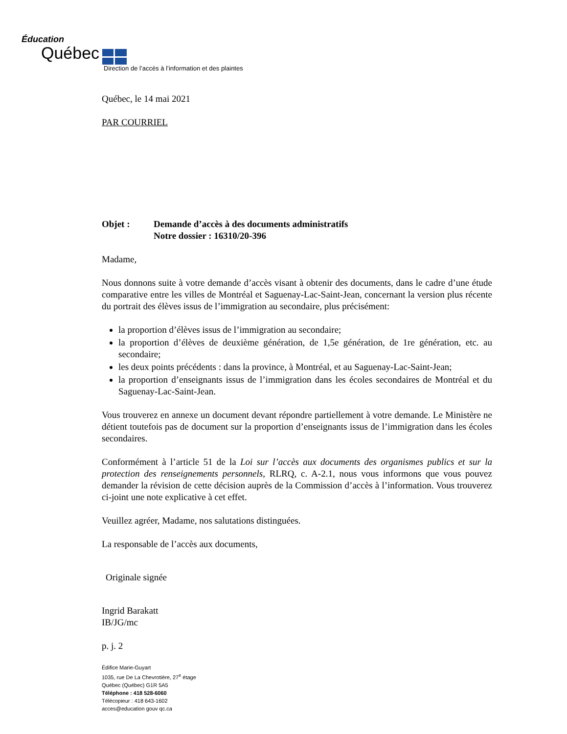Éducation
Québec
Direction de l’accès à l’information et des plaintes
Québec, le 14 mai 2021
PAR COURRIEL
Objet : Demande d’accès à des documents administratifs
Notre dossier : 16310/20-396
Madame,
Nous donnons suite à votre demande d’accès visant à obtenir des documents, dans le cadre d’une étude comparative entre les villes de Montréal et Saguenay-Lac-Saint-Jean, concernant la version plus récente du portrait des élèves issus de l’immigration au secondaire, plus précisément:
la proportion d’élèves issus de l’immigration au secondaire;
la proportion d’élèves de deuxième génération, de 1,5e génération, de 1re génération, etc. au secondaire;
les deux points précédents : dans la province, à Montréal, et au Saguenay-Lac-Saint-Jean;
la proportion d’enseignants issus de l’immigration dans les écoles secondaires de Montréal et du Saguenay-Lac-Saint-Jean.
Vous trouverez en annexe un document devant répondre partiellement à votre demande. Le Ministère ne détient toutefois pas de document sur la proportion d’enseignants issus de l’immigration dans les écoles secondaires.
Conformément à l’article 51 de la Loi sur l’accès aux documents des organismes publics et sur la protection des renseignements personnels, RLRQ, c. A-2.1, nous vous informons que vous pouvez demander la révision de cette décision auprès de la Commission d’accès à l’information. Vous trouverez ci-joint une note explicative à cet effet.
Veuillez agréer, Madame, nos salutations distinguées.
La responsable de l’accès aux documents,
Originale signée
Ingrid Barakatt
IB/JG/mc
p. j. 2
Édifice Marie-Guyart
1035, rue De La Chevrotière, 27<sup>e</sup> étage
Québec (Québec) G1R 5A5
Téléphone : 418 528-6060
Télécopieur : 418 643-1602
acces@education gouv qc.ca